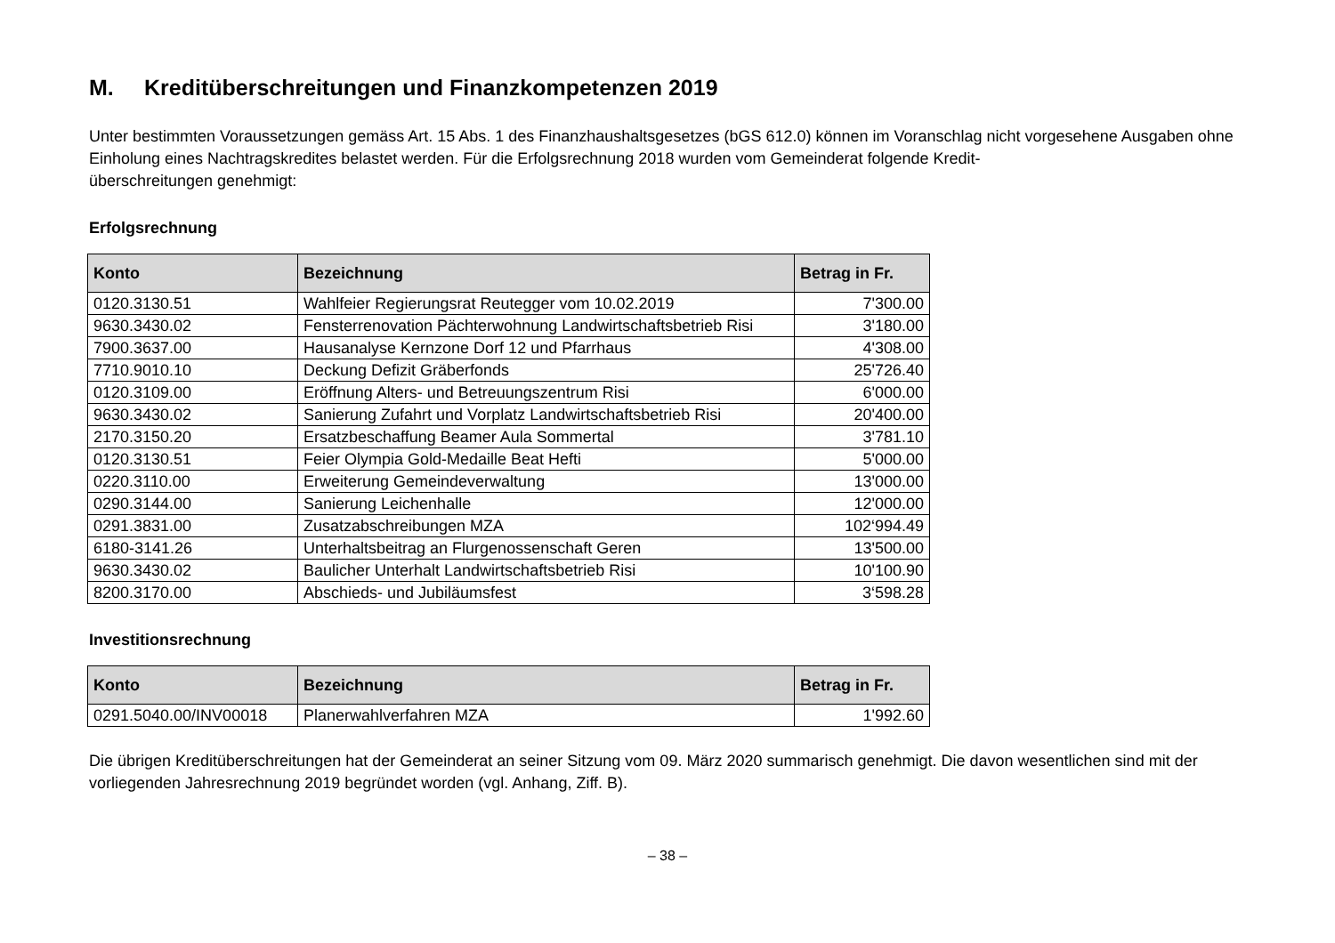M. Kreditüberschreitungen und Finanzkompetenzen 2019
Unter bestimmten Voraussetzungen gemäss Art. 15 Abs. 1 des Finanzhaushaltsgesetzes (bGS 612.0) können im Voranschlag nicht vorgesehene Ausgaben ohne Einholung eines Nachtragskredites belastet werden. Für die Erfolgsrechnung 2018 wurden vom Gemeinderat folgende Kredit-
überschreitungen genehmigt:
Erfolgsrechnung
| Konto | Bezeichnung | Betrag in Fr. |
| --- | --- | --- |
| 0120.3130.51 | Wahlfeier Regierungsrat Reutegger vom 10.02.2019 | 7'300.00 |
| 9630.3430.02 | Fensterrenovation Pächterwohnung Landwirtschaftsbetrieb Risi | 3'180.00 |
| 7900.3637.00 | Hausanalyse Kernzone Dorf 12 und Pfarrhaus | 4'308.00 |
| 7710.9010.10 | Deckung Defizit Gräberfonds | 25'726.40 |
| 0120.3109.00 | Eröffnung Alters- und Betreuungszentrum Risi | 6'000.00 |
| 9630.3430.02 | Sanierung Zufahrt und Vorplatz Landwirtschaftsbetrieb Risi | 20'400.00 |
| 2170.3150.20 | Ersatzbeschaffung Beamer Aula Sommertal | 3'781.10 |
| 0120.3130.51 | Feier Olympia Gold-Medaille Beat Hefti | 5'000.00 |
| 0220.3110.00 | Erweiterung Gemeindeverwaltung | 13'000.00 |
| 0290.3144.00 | Sanierung Leichenhalle | 12'000.00 |
| 0291.3831.00 | Zusatzabschreibungen MZA | 102‘994.49 |
| 6180-3141.26 | Unterhaltsbeitrag an Flurgenossenschaft Geren | 13'500.00 |
| 9630.3430.02 | Baulicher Unterhalt Landwirtschaftsbetrieb Risi | 10'100.90 |
| 8200.3170.00 | Abschieds- und Jubiläumsfest | 3‘598.28 |
Investitionsrechnung
| Konto | Bezeichnung | Betrag in Fr. |
| --- | --- | --- |
| 0291.5040.00/INV00018 | Planerwahlverfahren MZA | 1'992.60 |
Die übrigen Kreditüberschreitungen hat der Gemeinderat an seiner Sitzung vom 09. März 2020 summarisch genehmigt. Die davon wesentlichen sind mit der vorliegenden Jahresrechnung 2019 begründet worden (vgl. Anhang, Ziff. B).
– 38 –